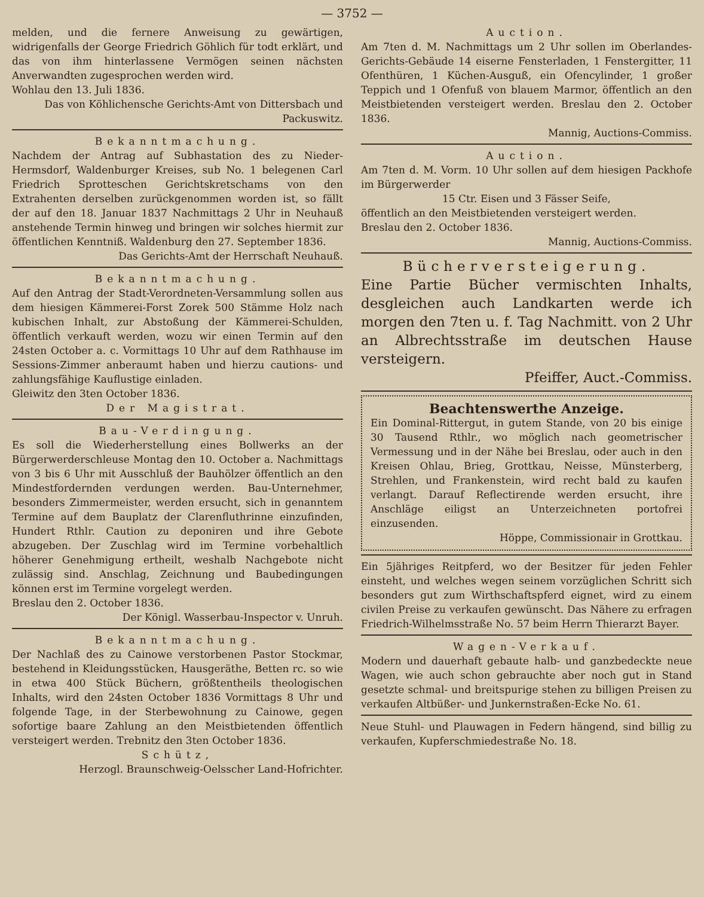— 3752 —
melden, und die fernere Anweisung zu gewärtigen, widrigenfalls der George Friedrich Göhlich für todt erklärt, und das von ihm hinterlassene Vermögen seinen nächsten Anverwandten zugesprochen werden wird.
Wohlau den 13. Juli 1836.
Das von Köhlichensche Gerichts-Amt von Dittersbach und Packuswitz.
Bekanntmachung.
Nachdem der Antrag auf Subhastation des zu Nieder-Hermsdorf, Waldenburger Kreises, sub No. 1 belegenen Carl Friedrich Sprotteschen Gerichtskretschams von den Extrahenten derselben zurückgenommen worden ist, so fällt der auf den 18. Januar 1837 Nachmittags 2 Uhr in Neuhauß anstehende Termin hinweg und bringen wir solches hiermit zur öffentlichen Kenntniß. Waldenburg den 27. September 1836.
Das Gerichts-Amt der Herrschaft Neuhauß.
Bekanntmachung.
Auf den Antrag der Stadt-Verordneten-Versammlung sollen aus dem hiesigen Kämmerei-Forst Zorek 500 Stämme Holz nach kubischen Inhalt, zur Abstoßung der Kämmerei-Schulden, öffentlich verkauft werden, wozu wir einen Termin auf den 24sten October a. c. Vormittags 10 Uhr auf dem Rathhause im Sessions-Zimmer anberaumt haben und hierzu cautions- und zahlungsfähige Kauflustige einladen.
Gleiwitz den 3ten October 1836.
Der Magistrat.
Bau-Verdingung.
Es soll die Wiederherstellung eines Bollwerks an der Bürgerwerderschleuse Montag den 10. October a. Nachmittags von 3 bis 6 Uhr mit Ausschluß der Bauhölzer öffentlich an den Mindestfordernden verdungen werden. Bau-Unternehmer, besonders Zimmermeister, werden ersucht, sich in genanntem Termine auf dem Bauplatz der Clarenfluthrinne einzufinden, Hundert Rthlr. Caution zu deponiren und ihre Gebote abzugeben. Der Zuschlag wird im Termine vorbehaltlich höherer Genehmigung ertheilt, weshalb Nachgebote nicht zulässig sind. Anschlag, Zeichnung und Baubedingungen können erst im Termine vorgelegt werden.
Breslau den 2. October 1836.
Der Königl. Wasserbau-Inspector v. Unruh.
Bekanntmachung.
Der Nachlaß des zu Cainowe verstorbenen Pastor Stockmar, bestehend in Kleidungsstücken, Hausgeräthe, Betten rc. so wie in etwa 400 Stück Büchern, größtentheils theologischen Inhalts, wird den 24sten October 1836 Vormittags 8 Uhr und folgende Tage, in der Sterbewohnung zu Cainowe, gegen sofortige baare Zahlung an den Meistbietenden öffentlich versteigert werden. Trebnitz den 3ten October 1836.
Schütz,
Herzogl. Braunschweig-Oelsscher Land-Hofrichter.
Auction.
Am 7ten d. M. Nachmittags um 2 Uhr sollen im Oberlandes-Gerichts-Gebäude 14 eiserne Fensterladen, 1 Fenstergitter, 11 Ofenthüren, 1 Küchen-Ausguß, ein Ofencylinder, 1 großer Teppich und 1 Ofenfuß von blauem Marmor, öffentlich an den Meistbietenden versteigert werden. Breslau den 2. October 1836.
Mannig, Auctions-Commiss.
Auction.
Am 7ten d. M. Vorm. 10 Uhr sollen auf dem hiesigen Packhofe im Bürgerwerder
15 Ctr. Eisen und 3 Fässer Seife,
öffentlich an den Meistbietenden versteigert werden.
Breslau den 2. October 1836.
Mannig, Auctions-Commiss.
Bücherversteigerung.
Eine Partie Bücher vermischten Inhalts, desgleichen auch Landkarten werde ich morgen den 7ten u. f. Tag Nachmitt. von 2 Uhr an Albrechtsstraße im deutschen Hause versteigern.
Pfeiffer, Auct.-Commiss.
Beachtenswerthe Anzeige.
Ein Dominal-Rittergut, in gutem Stande, von 20 bis einige 30 Tausend Rthlr., wo möglich nach geometrischer Vermessung und in der Nähe bei Breslau, oder auch in den Kreisen Ohlau, Brieg, Grottkau, Neisse, Münsterberg, Strehlen, und Frankenstein, wird recht bald zu kaufen verlangt. Darauf Reflectirende werden ersucht, ihre Anschläge eiligst an Unterzeichneten portofrei einzusenden.
Höppe, Commissionair in Grottkau.
Ein 5jähriges Reitpferd, wo der Besitzer für jeden Fehler einsteht, und welches wegen seinem vorzüglichen Schritt sich besonders gut zum Wirthschaftspferd eignet, wird zu einem civilen Preise zu verkaufen gewünscht. Das Nähere zu erfragen Friedrich-Wilhelmsstraße No. 57 beim Herrn Thierarzt Bayer.
Wagen-Verkauf.
Modern und dauerhaft gebaute halb- und ganzbedeckte neue Wagen, wie auch schon gebrauchte aber noch gut in Stand gesetzte schmal- und breitspurige stehen zu billigen Preisen zu verkaufen Altbüßer- und Junkernstraßen-Ecke No. 61.
Neue Stuhl- und Plauwagen in Federn hängend, sind billig zu verkaufen, Kupferschmiedestraße No. 18.